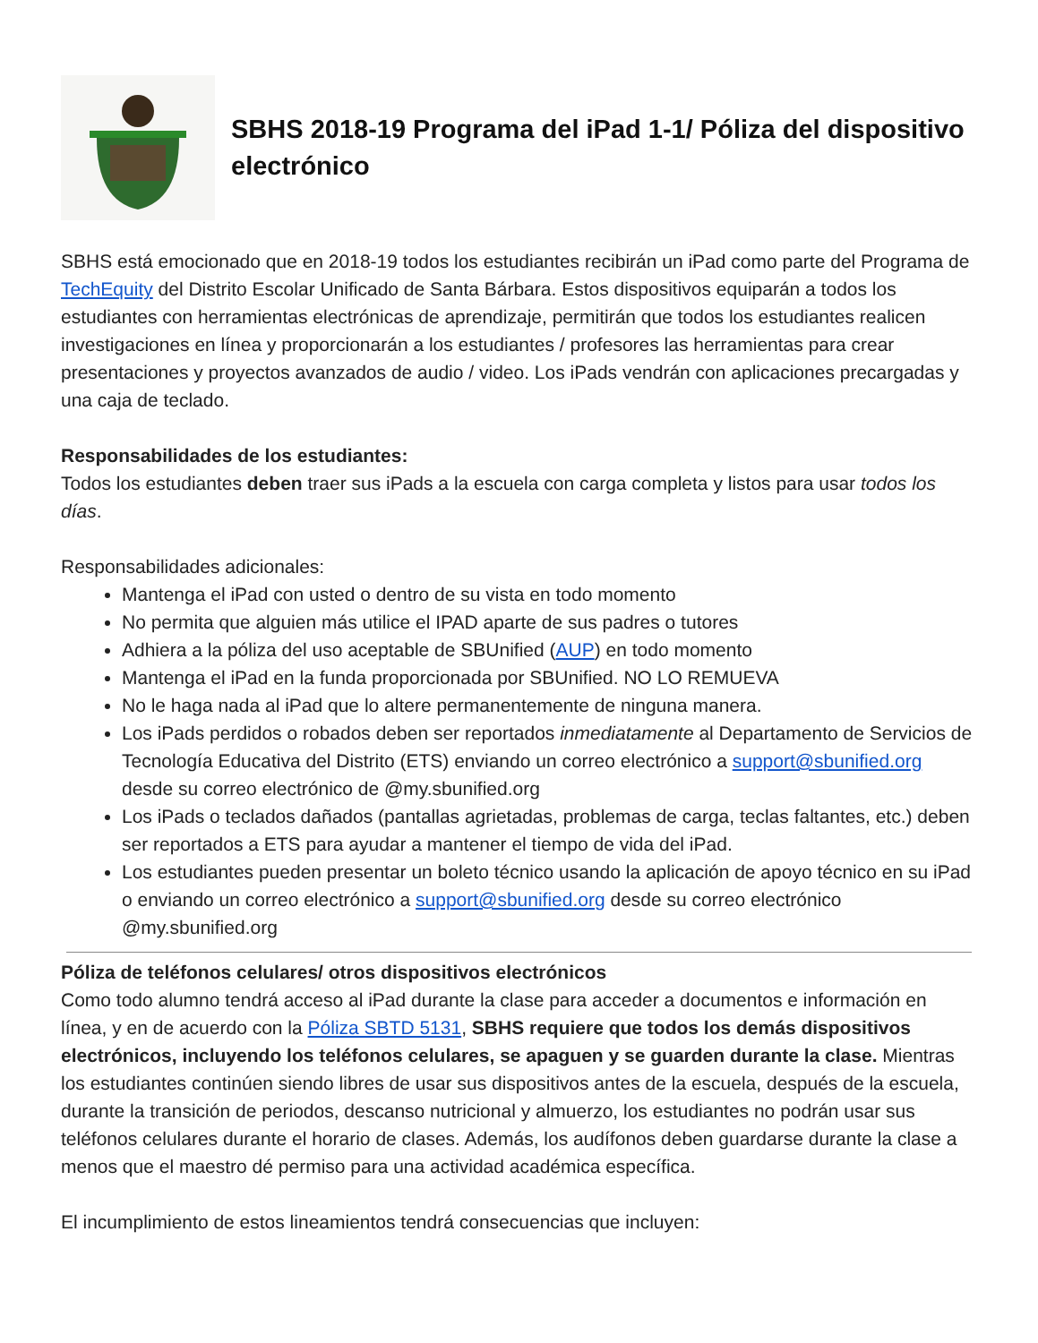SBHS 2018-19 Programa del iPad 1-1/ Póliza del dispositivo electrónico
SBHS está emocionado que en 2018-19 todos los estudiantes recibirán un iPad como parte del Programa de TechEquity del Distrito Escolar Unificado de Santa Bárbara. Estos dispositivos equiparán a todos los estudiantes con herramientas electrónicas de aprendizaje, permitirán que todos los estudiantes realicen investigaciones en línea y proporcionarán a los estudiantes / profesores las herramientas para crear presentaciones y proyectos avanzados de audio / video. Los iPads vendrán con aplicaciones precargadas y una caja de teclado.
Responsabilidades de los estudiantes:
Todos los estudiantes deben traer sus iPads a la escuela con carga completa y listos para usar todos los días.
Responsabilidades adicionales:
Mantenga el iPad con usted o dentro de su vista en todo momento
No permita que alguien más utilice el IPAD aparte de sus padres o tutores
Adhiera a la póliza del uso aceptable de SBUnified (AUP) en todo momento
Mantenga el iPad en la funda proporcionada por SBUnified. NO LO REMUEVA
No le haga nada al iPad que lo altere permanentemente de ninguna manera.
Los iPads perdidos o robados deben ser reportados inmediatamente al Departamento de Servicios de Tecnología Educativa del Distrito (ETS) enviando un correo electrónico a support@sbunified.org desde su correo electrónico de @my.sbunified.org
Los iPads o teclados dañados (pantallas agrietadas, problemas de carga, teclas faltantes, etc.) deben ser reportados a ETS para ayudar a mantener el tiempo de vida del iPad.
Los estudiantes pueden presentar un boleto técnico usando la aplicación de apoyo técnico en su iPad o enviando un correo electrónico a support@sbunified.org desde su correo electrónico @my.sbunified.org
Póliza de teléfonos celulares/ otros dispositivos electrónicos
Como todo alumno tendrá acceso al iPad durante la clase para acceder a documentos e información en línea, y en de acuerdo con la Póliza SBTD 5131, SBHS requiere que todos los demás dispositivos electrónicos, incluyendo los teléfonos celulares, se apaguen y se guarden durante la clase. Mientras los estudiantes continúen siendo libres de usar sus dispositivos antes de la escuela, después de la escuela, durante la transición de periodos, descanso nutricional y almuerzo, los estudiantes no podrán usar sus teléfonos celulares durante el horario de clases. Además, los audífonos deben guardarse durante la clase a menos que el maestro dé permiso para una actividad académica específica.
El incumplimiento de estos lineamientos tendrá consecuencias que incluyen: